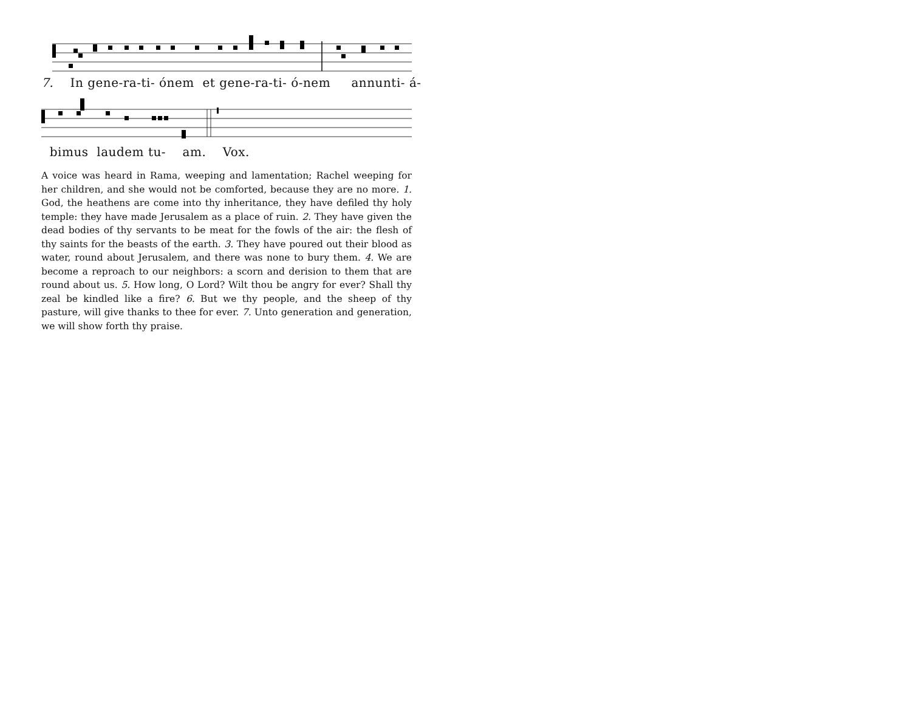7. In gene-ra-ti- ónem et gene-ra-ti- ó-nem annunti- á-
bimus laudem tu- am. Vox.
A voice was heard in Rama, weeping and lamentation; Rachel weeping for her children, and she would not be comforted, because they are no more. 1. God, the heathens are come into thy inheritance, they have defiled thy holy temple: they have made Jerusalem as a place of ruin. 2. They have given the dead bodies of thy servants to be meat for the fowls of the air: the flesh of thy saints for the beasts of the earth. 3. They have poured out their blood as water, round about Jerusalem, and there was none to bury them. 4. We are become a reproach to our neighbors: a scorn and derision to them that are round about us. 5. How long, O Lord? Wilt thou be angry for ever? Shall thy zeal be kindled like a fire? 6. But we thy people, and the sheep of thy pasture, will give thanks to thee for ever. 7. Unto generation and generation, we will show forth thy praise.